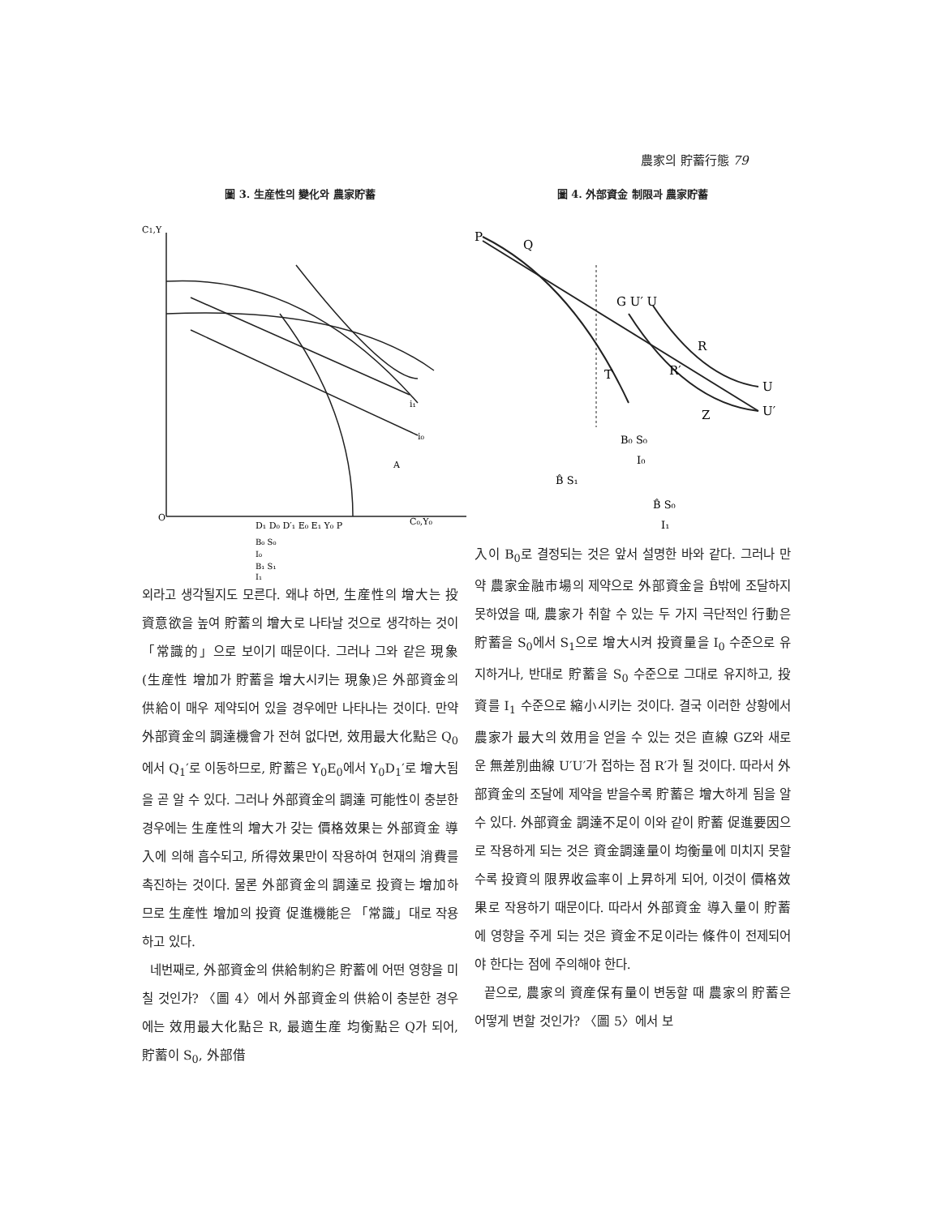農家의 貯蓄行態 79
圖 3. 生産性의 變化와 農家貯蓄
C1,Y
O
D₁ D₀ D′₁ E₀ E₁ Y₀ P
C₀,Y₀
i₁
i₀
A
B₀ S₀
I₀
B₁ S₁
I₁
외라고 생각될지도 모른다. 왜냐 하면, 生産性의 增大는 投資意欲을 높여 貯蓄의 增大로 나타날 것으로 생각하는 것이 「常識的」으로 보이기 때문이다. 그러나 그와 같은 現象(生産性 增加가 貯蓄을 增大시키는 現象)은 外部資金의 供給이 매우 제약되어 있을 경우에만 나타나는 것이다. 만약 外部資金의 調達機會가 전혀 없다면, 效用最大化點은 Q<sub>0</sub>에서 Q<sub>1</sub>′로 이동하므로, 貯蓄은 Y<sub>0</sub>E<sub>0</sub>에서 Y<sub>0</sub>D<sub>1</sub>′로 增大됨을 곧 알 수 있다. 그러나 外部資金의 調達 可能性이 충분한 경우에는 生産性의 增大가 갖는 價格效果는 外部資金 導入에 의해 흡수되고, 所得效果만이 작용하여 현재의 消費를 촉진하는 것이다. 물론 外部資金의 調達로 投資는 增加하므로 生産性 增加의 投資 促進機能은 「常識」대로 작용하고 있다.
네번째로, 外部資金의 供給制約은 貯蓄에 어떤 영향을 미칠 것인가? 〈圖 4〉에서 外部資金의 供給이 충분한 경우에는 效用最大化點은 R, 最適生産 均衡點은 Q가 되어, 貯蓄이 S<sub>0</sub>, 外部借
圖 4. 外部資金 制限과 農家貯蓄
P
Q
G U′ U
R
R′
T
Z
U
U′
B₀ S₀
I₀
B̂ S₁
B̂ S₀
I₁
入이 B<sub>0</sub>로 결정되는 것은 앞서 설명한 바와 같다. 그러나 만약 農家金融市場의 제약으로 外部資金을 B̂밖에 조달하지 못하였을 때, 農家가 취할 수 있는 두 가지 극단적인 行動은 貯蓄을 S<sub>0</sub>에서 S<sub>1</sub>으로 增大시켜 投資量을 I<sub>0</sub> 수준으로 유지하거나, 반대로 貯蓄을 S<sub>0</sub> 수준으로 그대로 유지하고, 投資를 I<sub>1</sub> 수준으로 縮小시키는 것이다. 결국 이러한 상황에서 農家가 最大의 效用을 얻을 수 있는 것은 直線 GZ와 새로운 無差別曲線 U′U′가 접하는 점 R′가 될 것이다. 따라서 外部資金의 조달에 제약을 받을수록 貯蓄은 增大하게 됨을 알 수 있다. 外部資金 調達不足이 이와 같이 貯蓄 促進要因으로 작용하게 되는 것은 資金調達量이 均衡量에 미치지 못할수록 投資의 限界收益率이 上昇하게 되어, 이것이 價格效果로 작용하기 때문이다. 따라서 外部資金 導入量이 貯蓄에 영향을 주게 되는 것은 資金不足이라는 條件이 전제되어야 한다는 점에 주의해야 한다.
끝으로, 農家의 資産保有量이 변동할 때 農家의 貯蓄은 어떻게 변할 것인가? 〈圖 5〉에서 보